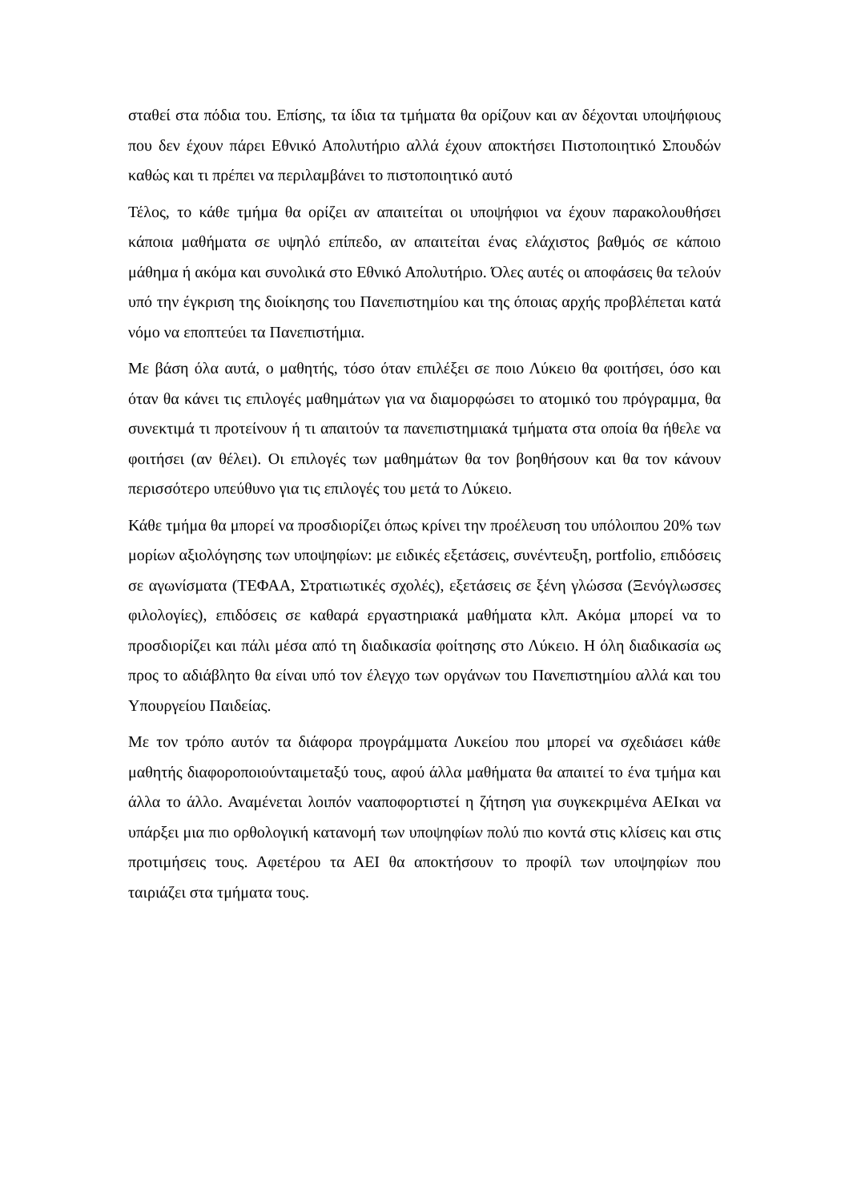σταθεί στα πόδια του. Επίσης, τα ίδια τα τμήματα θα ορίζουν και αν δέχονται υποψήφιους που δεν έχουν πάρει Εθνικό Απολυτήριο αλλά έχουν αποκτήσει Πιστοποιητικό Σπουδών καθώς και τι πρέπει να περιλαμβάνει το πιστοποιητικό αυτό
Τέλος, το κάθε τμήμα θα ορίζει αν απαιτείται οι υποψήφιοι να έχουν παρακολουθήσει κάποια μαθήματα σε υψηλό επίπεδο, αν απαιτείται ένας ελάχιστος βαθμός σε κάποιο μάθημα ή ακόμα και συνολικά στο Εθνικό Απολυτήριο. Όλες αυτές οι αποφάσεις θα τελούν υπό την έγκριση της διοίκησης του Πανεπιστημίου και της όποιας αρχής προβλέπεται κατά νόμο να εποπτεύει τα Πανεπιστήμια.
Με βάση όλα αυτά, ο μαθητής, τόσο όταν επιλέξει σε ποιο Λύκειο θα φοιτήσει, όσο και όταν θα κάνει τις επιλογές μαθημάτων για να διαμορφώσει το ατομικό του πρόγραμμα, θα συνεκτιμά τι προτείνουν ή τι απαιτούν τα πανεπιστημιακά τμήματα στα οποία θα ήθελε να φοιτήσει (αν θέλει). Οι επιλογές των μαθημάτων θα τον βοηθήσουν και θα τον κάνουν περισσότερο υπεύθυνο για τις επιλογές του μετά το Λύκειο.
Κάθε τμήμα θα μπορεί να προσδιορίζει όπως κρίνει την προέλευση του υπόλοιπου 20% των μορίων αξιολόγησης των υποψηφίων: με ειδικές εξετάσεις, συνέντευξη, portfolio, επιδόσεις σε αγωνίσματα (ΤΕΦΑΑ, Στρατιωτικές σχολές), εξετάσεις σε ξένη γλώσσα (Ξενόγλωσσες φιλολογίες), επιδόσεις σε καθαρά εργαστηριακά μαθήματα κλπ. Ακόμα μπορεί να το προσδιορίζει και πάλι μέσα από τη διαδικασία φοίτησης στο Λύκειο. Η όλη διαδικασία ως προς το αδιάβλητο θα είναι υπό τον έλεγχο των οργάνων του Πανεπιστημίου αλλά και του Υπουργείου Παιδείας.
Με τον τρόπο αυτόν τα διάφορα προγράμματα Λυκείου που μπορεί να σχεδιάσει κάθε μαθητής διαφοροποιούνταιμεταξύ τους, αφού άλλα μαθήματα θα απαιτεί το ένα τμήμα και άλλα το άλλο. Αναμένεται λοιπόν νααποφορτιστεί η ζήτηση για συγκεκριμένα ΑΕΙκαι να υπάρξει μια πιο ορθολογική κατανομή των υποψηφίων πολύ πιο κοντά στις κλίσεις και στις προτιμήσεις τους. Αφετέρου τα ΑΕΙ θα αποκτήσουν το προφίλ των υποψηφίων που ταιριάζει στα τμήματα τους.